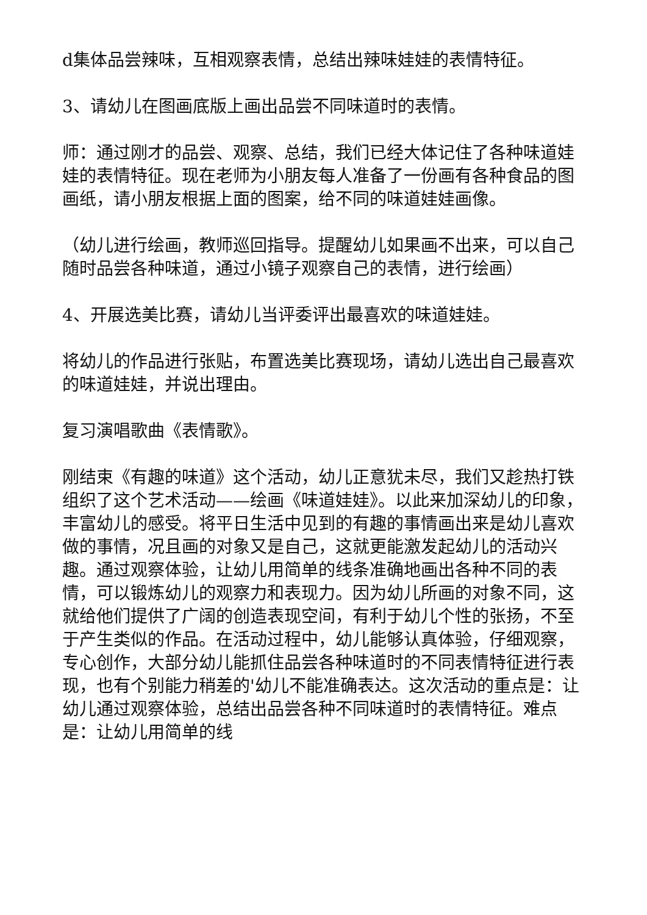d集体品尝辣味，互相观察表情，总结出辣味娃娃的表情特征。
3、请幼儿在图画底版上画出品尝不同味道时的表情。
师：通过刚才的品尝、观察、总结，我们已经大体记住了各种味道娃娃的表情特征。现在老师为小朋友每人准备了一份画有各种食品的图画纸，请小朋友根据上面的图案，给不同的味道娃娃画像。
（幼儿进行绘画，教师巡回指导。提醒幼儿如果画不出来，可以自己随时品尝各种味道，通过小镜子观察自己的表情，进行绘画）
4、开展选美比赛，请幼儿当评委评出最喜欢的味道娃娃。
将幼儿的作品进行张贴，布置选美比赛现场，请幼儿选出自己最喜欢的味道娃娃，并说出理由。
复习演唱歌曲《表情歌》。
刚结束《有趣的味道》这个活动，幼儿正意犹未尽，我们又趁热打铁组织了这个艺术活动——绘画《味道娃娃》。以此来加深幼儿的印象，丰富幼儿的感受。将平日生活中见到的有趣的事情画出来是幼儿喜欢做的事情，况且画的对象又是自己，这就更能激发起幼儿的活动兴趣。通过观察体验，让幼儿用简单的线条准确地画出各种不同的表情，可以锻炼幼儿的观察力和表现力。因为幼儿所画的对象不同，这就给他们提供了广阔的创造表现空间，有利于幼儿个性的张扬，不至于产生类似的作品。在活动过程中，幼儿能够认真体验，仔细观察，专心创作，大部分幼儿能抓住品尝各种味道时的不同表情特征进行表现，也有个别能力稍差的'幼儿不能准确表达。这次活动的重点是：让幼儿通过观察体验，总结出品尝各种不同味道时的表情特征。难点是：让幼儿用简单的线